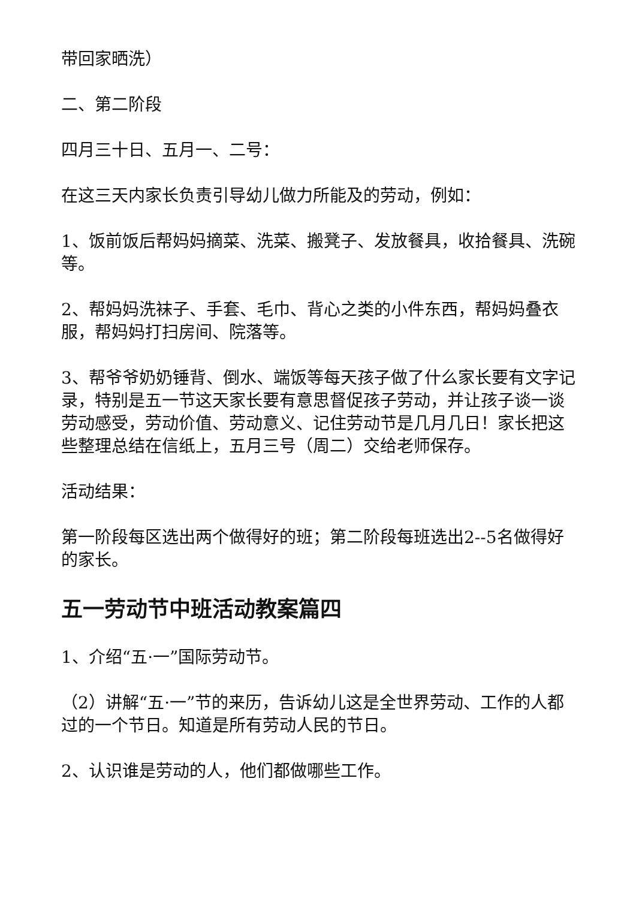带回家晒洗）
二、第二阶段
四月三十日、五月一、二号：
在这三天内家长负责引导幼儿做力所能及的劳动，例如：
1、饭前饭后帮妈妈摘菜、洗菜、搬凳子、发放餐具，收拾餐具、洗碗等。
2、帮妈妈洗袜子、手套、毛巾、背心之类的小件东西，帮妈妈叠衣服，帮妈妈打扫房间、院落等。
3、帮爷爷奶奶锤背、倒水、端饭等每天孩子做了什么家长要有文字记录，特别是五一节这天家长要有意思督促孩子劳动，并让孩子谈一谈劳动感受，劳动价值、劳动意义、记住劳动节是几月几日！家长把这些整理总结在信纸上，五月三号（周二）交给老师保存。
活动结果：
第一阶段每区选出两个做得好的班；第二阶段每班选出2--5名做得好的家长。
五一劳动节中班活动教案篇四
1、介绍“五·一”国际劳动节。
（2）讲解“五·一”节的来历，告诉幼儿这是全世界劳动、工作的人都过的一个节日。知道是所有劳动人民的节日。
2、认识谁是劳动的人，他们都做哪些工作。